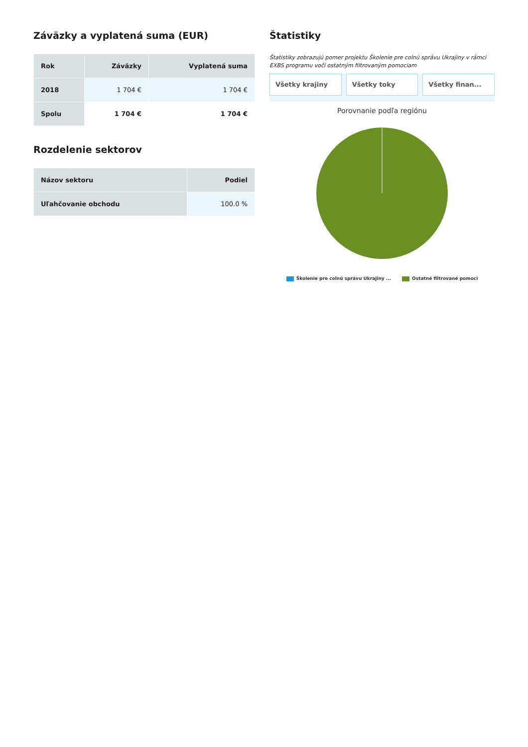Záväzky a vyplatená suma (EUR)
| Rok | Záväzky | Vyplatená suma |
| --- | --- | --- |
| 2018 | 1 704 € | 1 704 € |
| Spolu | 1 704 € | 1 704 € |
Rozdelenie sektorov
| Názov sektoru | Podiel |
| --- | --- |
| Uľahčovanie obchodu | 100.0 % |
Štatistiky
Štatistiky zobrazujú pomer projektu Školenie pre colnú správu Ukrajiny v rámci EXBS programu voči ostatným filtrovaným pomociam
Všetky krajiny Všetky toky Všetky finan...
Porovnanie podľa regiónu
Školenie pre colnú správu Ukrajiny ... Ostatné filtrované pomoci